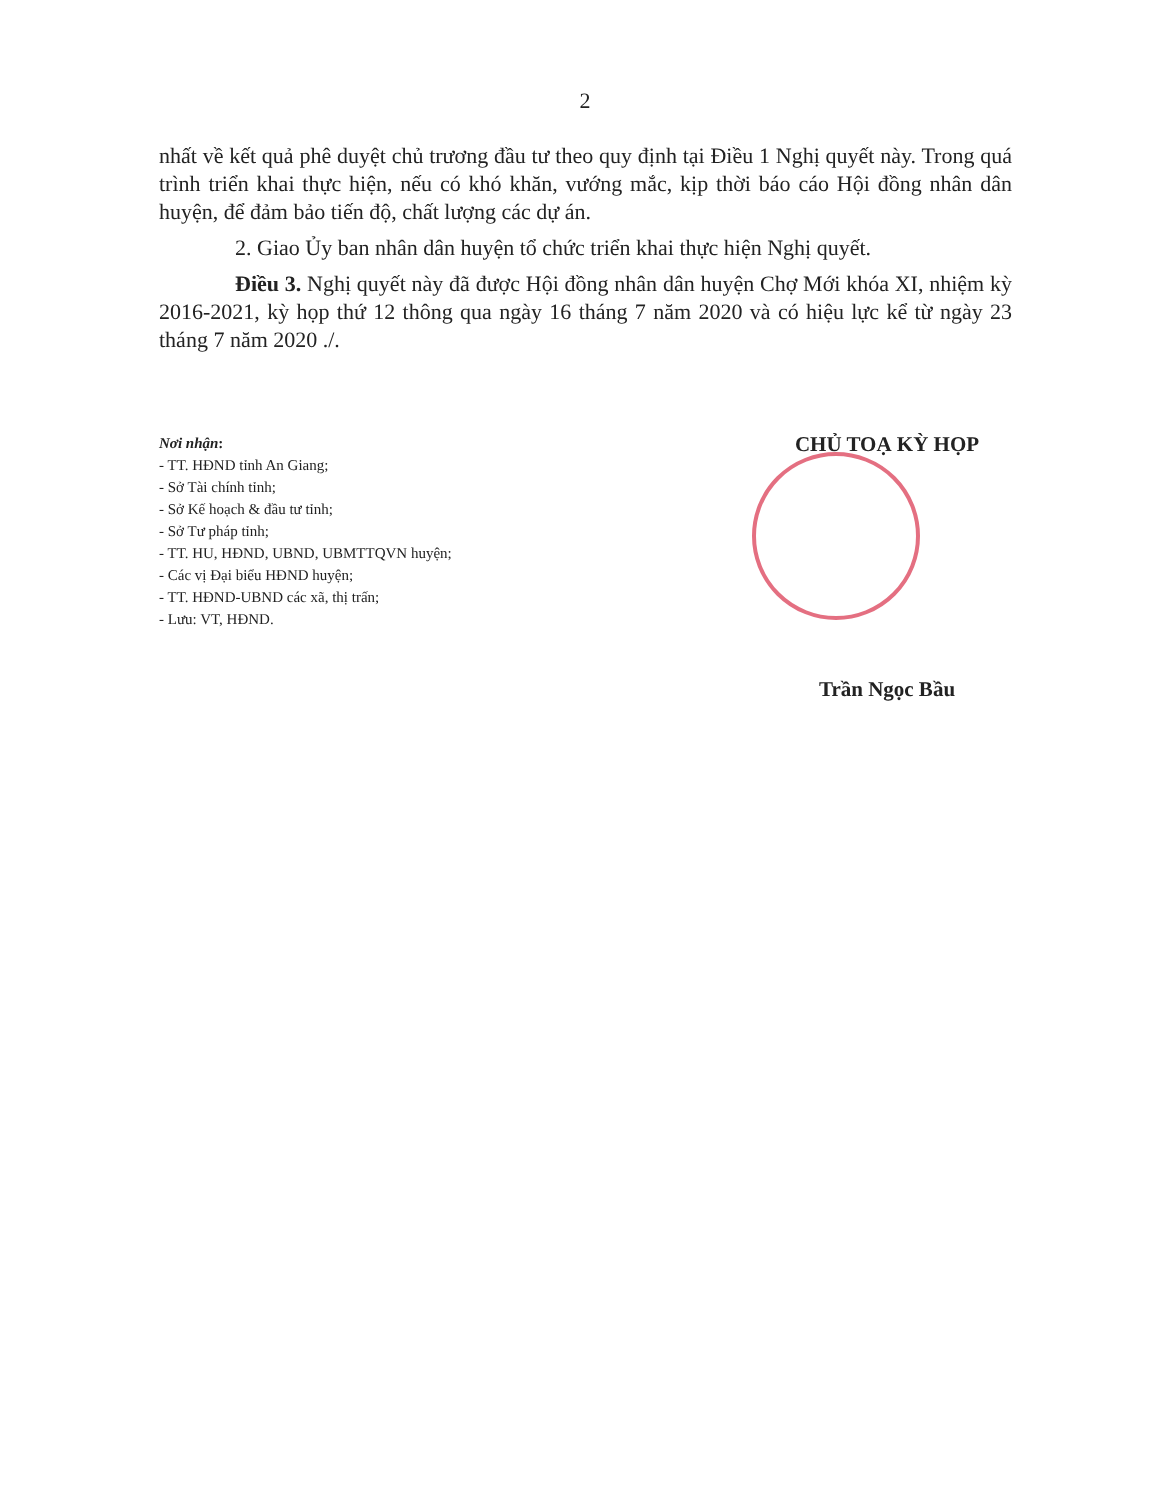2
nhất về kết quả phê duyệt chủ trương đầu tư theo quy định tại Điều 1 Nghị quyết này. Trong quá trình triển khai thực hiện, nếu có khó khăn, vướng mắc, kịp thời báo cáo Hội đồng nhân dân huyện, để đảm bảo tiến độ, chất lượng các dự án.
2. Giao Ủy ban nhân dân huyện tổ chức triển khai thực hiện Nghị quyết.
Điều 3. Nghị quyết này đã được Hội đồng nhân dân huyện Chợ Mới khóa XI, nhiệm kỳ 2016-2021, kỳ họp thứ 12 thông qua ngày 16 tháng 7 năm 2020 và có hiệu lực kể từ ngày 23 tháng 7 năm 2020 ./.
Nơi nhận:
- TT. HĐND tỉnh An Giang;
- Sở Tài chính tỉnh;
- Sở Kế hoạch & đầu tư tỉnh;
- Sở Tư pháp tỉnh;
- TT. HU, HĐND, UBND, UBMTTQVN huyện;
- Các vị Đại biểu HĐND huyện;
- TT. HĐND-UBND các xã, thị trấn;
- Lưu: VT, HĐND.
CHỦ TOẠ KỲ HỌP
Trần Ngọc Bầu